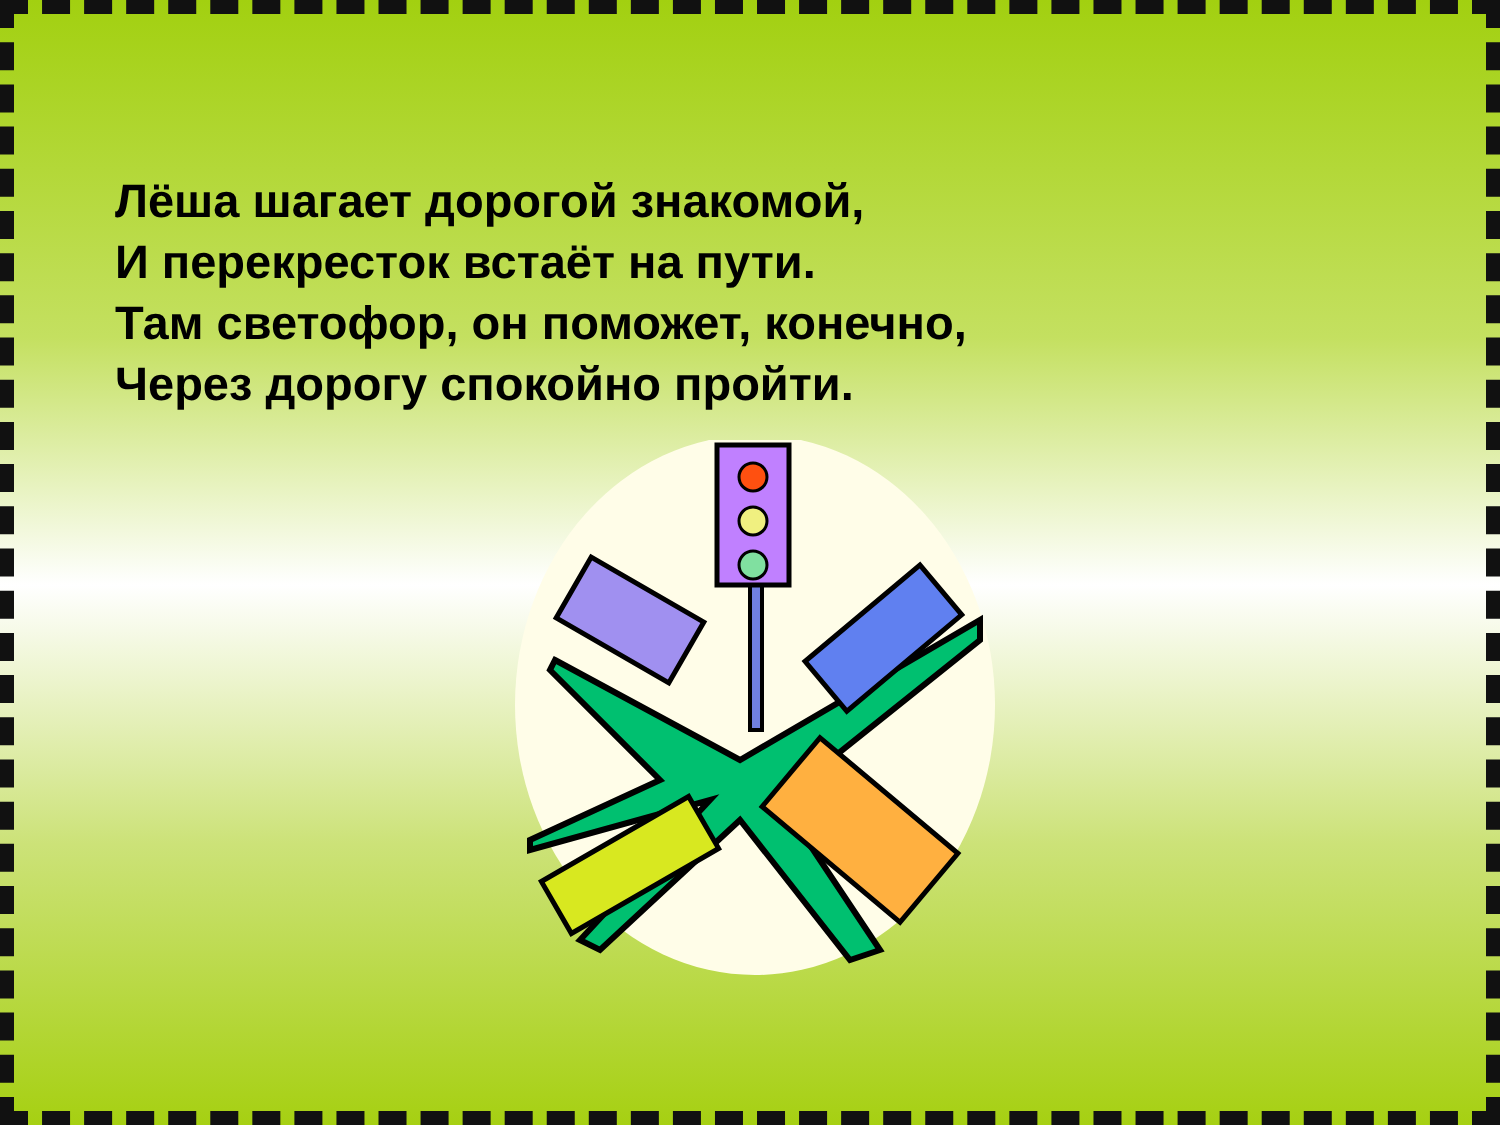Лёша шагает дорогой знакомой,
И перекресток встаёт на пути.
Там светофор, он поможет, конечно,
Через дорогу спокойно пройти.